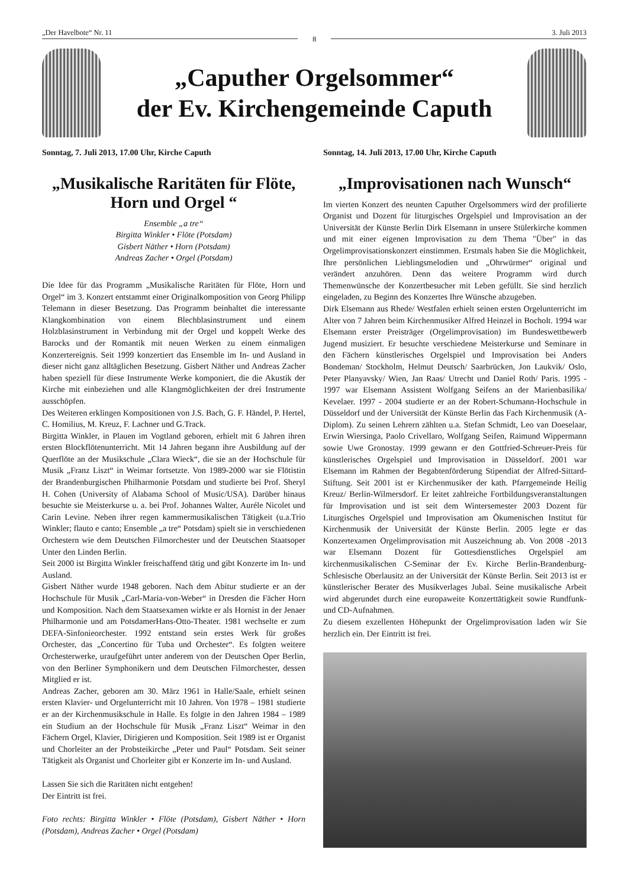„Der Havelbote“ Nr. 11
8
3. Juli 2013
„Caputher Orgelsommer“
der Ev. Kirchengemeinde Caputh
Sonntag, 7. Juli 2013, 17.00 Uhr, Kirche Caputh
„Musikalische Raritäten für Flöte, Horn und Orgel “
Ensemble „a tre“
Birgitta Winkler • Flöte (Potsdam)
Gisbert Näther • Horn (Potsdam)
Andreas Zacher • Orgel (Potsdam)
Die Idee für das Programm „Musikalische Raritäten für Flöte, Horn und Orgel“ im 3. Konzert entstammt einer Originalkomposition von Georg Philipp Telemann in dieser Besetzung. Das Programm beinhaltet die interessante Klangkombination von einem Blechblasinstrument und einem Holzblasinstrument in Verbindung mit der Orgel und koppelt Werke des Barocks und der Romantik mit neuen Werken zu einem einmaligen Konzertereignis. Seit 1999 konzertiert das Ensemble im In- und Ausland in dieser nicht ganz alltäglichen Besetzung. Gisbert Näther und Andreas Zacher haben speziell für diese Instrumente Werke komponiert, die die Akustik der Kirche mit einbeziehen und alle Klangmöglichkeiten der drei Instrumente ausschöpfen.
Des Weiteren erklingen Kompositionen von J.S. Bach, G. F. Händel, P. Hertel, C. Homilius, M. Kreuz, F. Lachner und G.Track.
Birgitta Winkler, in Plauen im Vogtland geboren, erhielt mit 6 Jahren ihren ersten Blockflötenunterricht. Mit 14 Jahren begann ihre Ausbildung auf der Querflöte an der Musikschule „Clara Wieck“, die sie an der Hochschule für Musik „Franz Liszt“ in Weimar fortsetzte. Von 1989-2000 war sie Flötistin der Brandenburgischen Philharmonie Potsdam und studierte bei Prof. Sheryl H. Cohen (University of Alabama School of Music/USA). Darüber hinaus besuchte sie Meisterkurse u. a. bei Prof. Johannes Walter, Auréle Nicolet und Carin Levine. Neben ihrer regen kammermusikalischen Tätigkeit (u.a.Trio Winkler; flauto e canto; Ensemble „a tre“ Potsdam) spielt sie in verschiedenen Orchestern wie dem Deutschen Filmorchester und der Deutschen Staatsoper Unter den Linden Berlin.
Seit 2000 ist Birgitta Winkler freischaffend tätig und gibt Konzerte im In- und Ausland.
Gisbert Näther wurde 1948 geboren. Nach dem Abitur studierte er an der Hochschule für Musik „Carl-Maria-von-Weber“ in Dresden die Fächer Horn und Komposition. Nach dem Staatsexamen wirkte er als Hornist in der Jenaer Philharmonie und am PotsdamerHans-Otto-Theater. 1981 wechselte er zum DEFA-Sinfonieorchester. 1992 entstand sein erstes Werk für großes Orchester, das „Concertino für Tuba und Orchester“. Es folgten weitere Orchesterwerke, uraufgeführt unter anderem von der Deutschen Oper Berlin, von den Berliner Symphonikern und dem Deutschen Filmorchester, dessen Mitglied er ist.
Andreas Zacher, geboren am 30. März 1961 in Halle/Saale, erhielt seinen ersten Klavier- und Orgelunterricht mit 10 Jahren. Von 1978 – 1981 studierte er an der Kirchenmusikschule in Halle. Es folgte in den Jahren 1984 – 1989 ein Studium an der Hochschule für Musik „Franz Liszt“ Weimar in den Fächern Orgel, Klavier, Dirigieren und Komposition. Seit 1989 ist er Organist und Chorleiter an der Probsteikirche „Peter und Paul“ Potsdam. Seit seiner Tätigkeit als Organist und Chorleiter gibt er Konzerte im In- und Ausland.
Lassen Sie sich die Raritäten nicht entgehen!
Der Eintritt ist frei.
Foto rechts: Birgitta Winkler • Flöte (Potsdam), Gisbert Näther • Horn (Potsdam), Andreas Zacher • Orgel (Potsdam)
Sonntag, 14. Juli 2013, 17.00 Uhr, Kirche Caputh
„Improvisationen nach Wunsch“
Im vierten Konzert des neunten Caputher Orgelsommers wird der profilierte Organist und Dozent für liturgisches Orgelspiel und Improvisation an der Universität der Künste Berlin Dirk Elsemann in unsere Stülerkirche kommen und mit einer eigenen Improvisation zu dem Thema "Über" in das Orgelimprovisationskonzert einstimmen. Erstmals haben Sie die Möglichkeit, Ihre persönlichen Lieblingsmelodien und „Ohrwürmer“ original und verändert anzuhören. Denn das weitere Programm wird durch Themenwünsche der Konzertbesucher mit Leben gefüllt. Sie sind herzlich eingeladen, zu Beginn des Konzertes Ihre Wünsche abzugeben.
Dirk Elsemann aus Rhede/ Westfalen erhielt seinen ersten Orgelunterricht im Alter von 7 Jahren beim Kirchenmusiker Alfred Heinzel in Bocholt. 1994 war Elsemann erster Preisträger (Orgelimprovisation) im Bundeswettbewerb Jugend musiziert. Er besuchte verschiedene Meisterkurse und Seminare in den Fächern künstlerisches Orgelspiel und Improvisation bei Anders Bondeman/ Stockholm, Helmut Deutsch/ Saarbrücken, Jon Laukvik/ Oslo, Peter Planyavsky/ Wien, Jan Raas/ Utrecht und Daniel Roth/ Paris. 1995 - 1997 war Elsemann Assistent Wolfgang Seifens an der Marienbasilika/ Kevelaer. 1997 - 2004 studierte er an der Robert-Schumann-Hochschule in Düsseldorf und der Universität der Künste Berlin das Fach Kirchenmusik (A-Diplom). Zu seinen Lehrern zählten u.a. Stefan Schmidt, Leo van Doeselaar, Erwin Wiersinga, Paolo Crivellaro, Wolfgang Seifen, Raimund Wippermann sowie Uwe Gronostay. 1999 gewann er den Gottfried-Schreuer-Preis für künstlerisches Orgelspiel und Improvisation in Düsseldorf. 2001 war Elsemann im Rahmen der Begabtenförderung Stipendiat der Alfred-Sittard-Stiftung. Seit 2001 ist er Kirchenmusiker der kath. Pfarrgemeinde Heilig Kreuz/ Berlin-Wilmersdorf. Er leitet zahlreiche Fortbildungsveranstaltungen für Improvisation und ist seit dem Wintersemester 2003 Dozent für Liturgisches Orgelspiel und Improvisation am Ökumenischen Institut für Kirchenmusik der Universität der Künste Berlin. 2005 legte er das Konzertexamen Orgelimprovisation mit Auszeichnung ab. Von 2008 -2013 war Elsemann Dozent für Gottesdienstliches Orgelspiel am kirchenmusikalischen C-Seminar der Ev. Kirche Berlin-Brandenburg-Schlesische Oberlausitz an der Universität der Künste Berlin. Seit 2013 ist er künstlerischer Berater des Musikverlages Jubal. Seine musikalische Arbeit wird abgerundet durch eine europaweite Konzerttätigkeit sowie Rundfunk- und CD-Aufnahmen.
Zu diesem exzellenten Höhepunkt der Orgelimprovisation laden wir Sie herzlich ein. Der Eintritt ist frei.